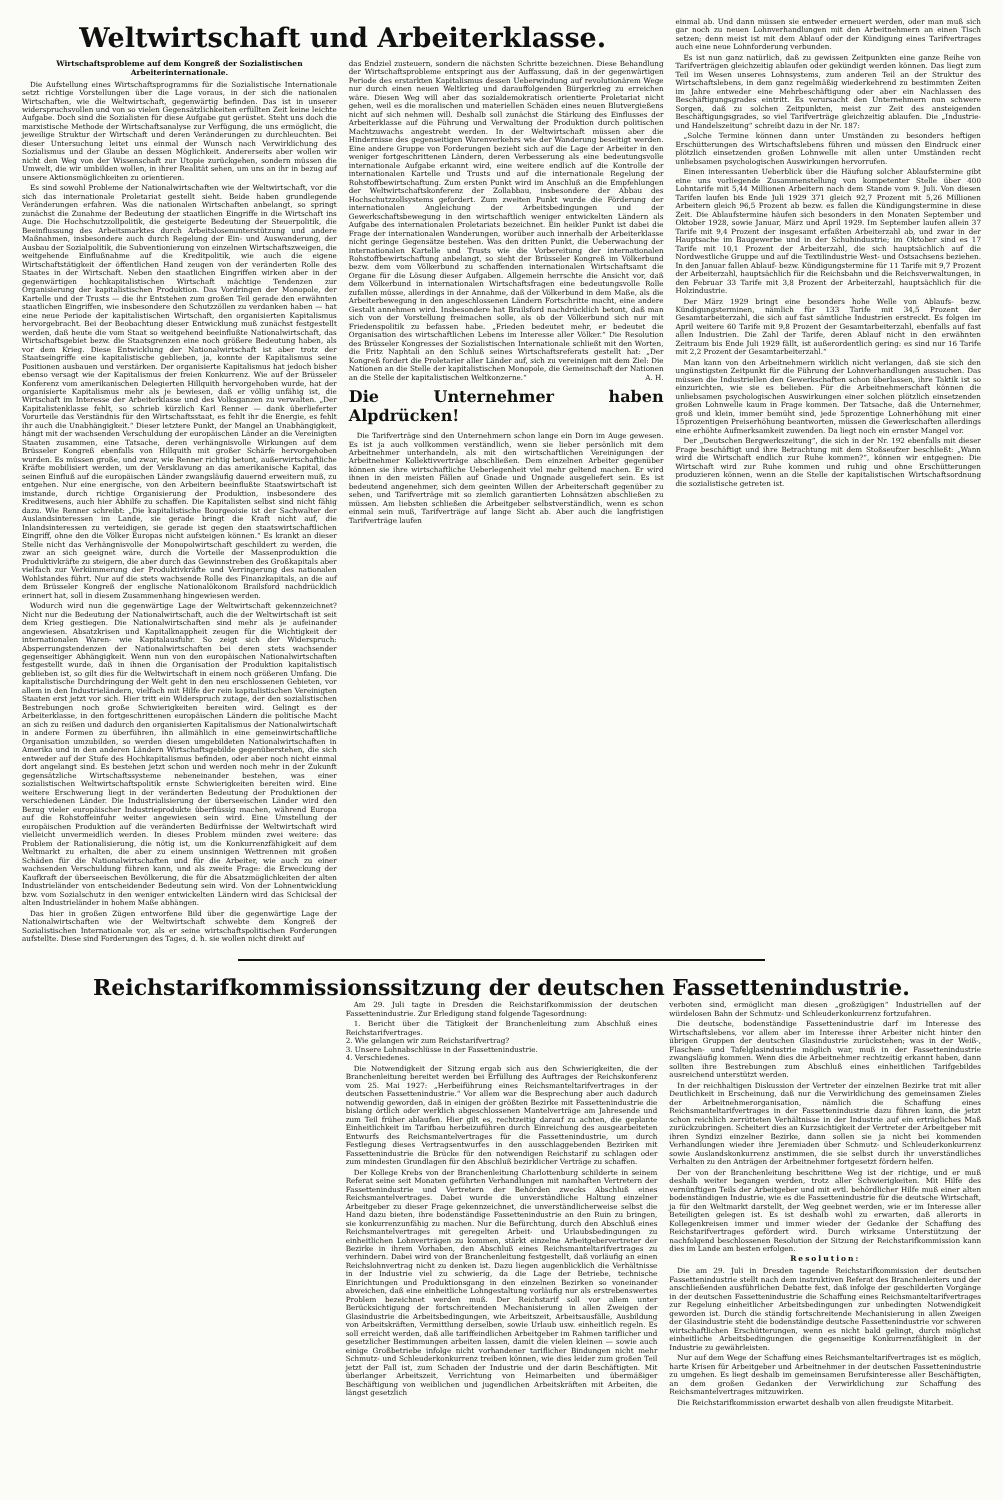Weltwirtschaft und Arbeiterklasse.
Wirtschaftsprobleme auf dem Kongreß der Sozialistischen Arbeiterinternationale.
Die Aufstellung eines Wirtschaftsprogramms für die Sozialistische Internationale setzt richtige Vorstellungen über die Lage voraus, in der sich die nationalen Wirtschaften, wie die Weltwirtschaft, gegenwärtig befinden. Das ist in unserer widerspruchsvollen und von so vielen Gegensätzlichkeiten erfüllten Zeit keine leichte Aufgabe. Doch sind die Sozialisten für diese Aufgabe gut gerüstet. Steht uns doch die marxistische Methode der Wirtschaftsanalyse zur Verfügung, die uns ermöglicht, die jeweilige Struktur der Wirtschaft und deren Veränderungen zu durchleuchten. Bei dieser Untersuchung leitet uns einmal der Wunsch nach Verwirklichung des Sozialismus und der Glaube an dessen Möglichkeit. Andererseits aber wollen wir nicht den Weg von der Wissenschaft zur Utopie zurückgehen, sondern müssen die Umwelt, die wir umbilden wollen, in ihrer Realität sehen, um uns an ihr in bezug auf unsere Aktionsmöglichkeiten zu orientieren.
Es sind sowohl Probleme der Nationalwirtschaften wie der Weltwirtschaft, vor die sich das internationale Proletariat gestellt sieht. Beide haben grundlegende Veränderungen erfahren. Was die nationalen Wirtschaften anbelangt, so springt zunächst die Zunahme der Bedeutung der staatlichen Eingriffe in die Wirtschaft ins Auge. Die Hochschutzzollpolitik, die gesteigerte Bedeutung der Steuerpolitik, die Beeinflussung des Arbeitsmarktes durch Arbeitslosenunterstützung und andere Maßnahmen, insbesondere auch durch Regelung der Ein- und Auswanderung, der Ausbau der Sozialpolitik, die Subventionierung von einzelnen Wirtschaftszweigen, die weitgehende Einflußnahme auf die Kreditpolitik, wie auch die eigene Wirtschaftstätigkeit der öffentlichen Hand zeugen von der veränderten Rolle des Staates in der Wirtschaft. Neben den staatlichen Eingriffen wirken aber in der gegenwärtigen hochkapitalistischen Wirtschaft mächtige Tendenzen zur Organisierung der kapitalistischen Produktion. Das Vordringen der Monopole, der Kartelle und der Trusts — die ihr Entstehen zum großen Teil gerade den erwähnten staatlichen Eingriffen, wie insbesondere den Schutzzöllen zu verdanken haben — hat eine neue Periode der kapitalistischen Wirtschaft, den organisierten Kapitalismus hervorgebracht. Bei der Beobachtung dieser Entwicklung muß zunächst festgestellt werden, daß heute die vom Staat so weitgehend beeinflußte Nationalwirtschaft, das Wirtschaftsgebiet bezw. die Staatsgrenzen eine noch größere Bedeutung haben, als vor dem Krieg. Diese Entwicklung der Nationalwirtschaft ist aber trotz der Staatseingriffe eine kapitalistische geblieben, ja, konnte der Kapitalismus seine Positionen ausbauen und verstärken. Der organisierte Kapitalismus hat jedoch bisher ebenso versagt wie der Kapitalismus der freien Konkurrenz. Wie auf der Brüsseler Konferenz vom amerikanischen Delegierten Hillquith hervorgehoben wurde, hat der organisierte Kapitalismus mehr als je bewiesen, daß er völlig unfähig ist, die Wirtschaft im Interesse der Arbeiterklasse und des Volksganzen zu verwalten. „Der Kapitalistenklasse fehlt, so schrieb kürzlich Karl Renner — dank überlieferter Vorurteile das Verständnis für den Wirtschaftsstaat, es fehlt ihr die Energie, es fehlt ihr auch die Unabhängigkeit.“ Dieser letztere Punkt, der Mangel an Unabhängigkeit, hängt mit der wachsenden Verschuldung der europäischen Länder an die Vereinigten Staaten zusammen, eine Tatsache, deren verhängnisvolle Wirkungen auf dem Brüsseler Kongreß ebenfalls von Hillquith mit großer Schärfe hervorgehoben wurden. Es müssen große, und zwar, wie Renner richtig betont, außerwirtschaftliche Kräfte mobilisiert werden, um der Versklavung an das amerikanische Kapital, das seinen Einfluß auf die europäischen Länder zwangsläufig dauernd erweitern muß, zu entgehen. Nur eine energische, von den Arbeitern beeinflußte Staatswirtschaft ist imstande, durch richtige Organisierung der Produktion, insbesondere des Kreditwesens, auch hier Abhilfe zu schaffen. Die Kapitalisten selbst sind nicht fähig dazu. Wie Renner schreibt: „Die kapitalistische Bourgeoisie ist der Sachwalter der Auslandsinteressen im Lande, sie gerade bringt die Kraft nicht auf, die Inlandsinteressen zu verteidigen, sie gerade ist gegen den staatswirtschaftlichen Eingriff, ohne den die Völker Europas nicht aufsteigen können.“ Es krankt an dieser Stelle nicht das Verhängnisvolle der Monopolwirtschaft geschildert zu werden, die zwar an sich geeignet wäre, durch die Vorteile der Massenproduktion die Produktivkräfte zu steigern, die aber durch das Gewinnstreben des Großkapitals aber vielfach zur Verkümmerung der Produktivkräfte und Verringerung des nationalen Wohlstandes führt. Nur auf die stets wachsende Rolle des Finanzkapitals, an die auf dem Brüsseler Kongreß der englische Nationalökonom Brailsford nachdrücklich erinnert hat, soll in diesem Zusammenhang hingewiesen werden.
Wodurch wird nun die gegenwärtige Lage der Weltwirtschaft gekennzeichnet? Nicht nur die Bedeutung der Nationalwirtschaft, auch die der Weltwirtschaft ist seit dem Krieg gestiegen. Die Nationalwirtschaften sind mehr als je aufeinander angewiesen. Absatzkrisen und Kapitalknappheit zeugen für die Wichtigkeit der internationalen Waren- wie Kapitalausfuhr. So zeigt sich der Widerspruch: Absperrungstendenzen der Nationalwirtschaften bei deren stets wachsender gegenseitiger Abhängigkeit. Wenn nun von den europäischen Nationalwirtschaften festgestellt wurde, daß in ihnen die Organisation der Produktion kapitalistisch geblieben ist, so gilt dies für die Weltwirtschaft in einem noch größeren Umfang. Die kapitalistische Durchdringung der Welt geht in den neu erschlossenen Gebieten, vor allem in den Industrieländern, vielfach mit Hilfe der rein kapitalistischen Vereinigten Staaten erst jetzt vor sich. Hier tritt ein Widerspruch zutage, der den sozialistischen Bestrebungen noch große Schwierigkeiten bereiten wird. Gelingt es der Arbeiterklasse, in den fortgeschrittenen europäischen Ländern die politische Macht an sich zu reißen und dadurch den organisierten Kapitalismus der Nationalwirtschaft in andere Formen zu überführen, ihn allmählich in eine gemeinwirtschaftliche Organisation umzubilden, so werden diesen umgebildeten Nationalwirtschaften in Amerika und in den anderen Ländern Wirtschaftsgebilde gegenüberstehen, die sich entweder auf der Stufe des Hochkapitalismus befinden, oder aber noch nicht einmal dort angelangt sind. Es bestehen jetzt schon und werden noch mehr in der Zukunft gegensätzliche Wirtschaftssysteme nebeneinander bestehen, was einer sozialistischen Weltwirtschaftspolitik ernste Schwierigkeiten bereiten wird. Eine weitere Erschwerung liegt in der veränderten Bedeutung der Produktionen der verschiedenen Länder. Die Industrialisierung der überseeischen Länder wird den Bezug vieler europäischer Industrieprodukte überflüssig machen, während Europa auf die Rohstoffeinfuhr weiter angewiesen sein wird. Eine Umstellung der europäischen Produktion auf die veränderten Bedürfnisse der Weltwirtschaft wird vielleicht unvermeidlich werden. In dieses Problem münden zwei weitere: das Problem der Rationalisierung, die nötig ist, um die Konkurrenzfähigkeit auf dem Weltmarkt zu erhalten, die aber zu einem unsinnigen Wettrennen mit großen Schäden für die Nationalwirtschaften und für die Arbeiter, wie auch zu einer wachsenden Verschuldung führen kann, und als zweite Frage: die Erweckung der Kaufkraft der überseeischen Bevölkerung, die für die Absatzmöglichkeiten der alten Industrieländer von entscheidender Bedeutung sein wird. Von der Lohnentwicklung bzw. vom Sozialschutz in den weniger entwickelten Ländern wird das Schicksal der alten Industrieländer in hohem Maße abhängen.
Das hier in großen Zügen entworfene Bild über die gegenwärtige Lage der Nationalwirtschaften wie der Weltwirtschaft schwebte dem Kongreß der Sozialistischen Internationale vor, als er seine wirtschaftspolitischen Forderungen aufstellte. Diese sind Forderungen des Tages, d. h. sie wollen nicht direkt auf
das Endziel zusteuern, sondern die nächsten Schritte bezeichnen. Diese Behandlung der Wirtschaftsprobleme entspringt aus der Auffassung, daß in der gegenwärtigen Periode des erstarkten Kapitalismus dessen Ueberwindung auf revolutionärem Wege nur durch einen neuen Weltkrieg und darauffolgenden Bürgerkrieg zu erreichen wäre. Diesen Weg will aber das sozialdemokratisch orientierte Proletariat nicht gehen, weil es die moralischen und materiellen Schäden eines neuen Blutvergießens nicht auf sich nehmen will. Deshalb soll zunächst die Stärkung des Einflusses der Arbeiterklasse auf die Führung und Verwaltung der Produktion durch politischen Machtzuwachs angestrebt werden. In der Weltwirtschaft müssen aber die Hindernisse des gegenseitigen Warenverkehrs wie der Wanderung beseitigt werden. Eine andere Gruppe von Forderungen bezieht sich auf die Lage der Arbeiter in den weniger fortgeschrittenen Ländern, deren Verbesserung als eine bedeutungsvolle internationale Aufgabe erkannt wird, eine weitere endlich auf die Kontrolle der internationalen Kartelle und Trusts und auf die internationale Regelung der Rohstoffbewirtschaftung. Zum ersten Punkt wird im Anschluß an die Empfehlungen der Weltwirtschaftskonferenz der Zollabbau, insbesondere der Abbau des Hochschutzzollsystems gefordert. Zum zweiten Punkt wurde die Förderung der internationalen Angleichung der Arbeitsbedingungen und der Gewerkschaftsbewegung in den wirtschaftlich weniger entwickelten Ländern als Aufgabe des internationalen Proletariats bezeichnet. Ein heikler Punkt ist dabei die Frage der internationalen Wanderungen, worüber auch innerhalb der Arbeiterklasse nicht geringe Gegensätze bestehen. Was den dritten Punkt, die Ueberwachung der internationalen Kartelle und Trusts wie die Vorbereitung der internationalen Rohstoffbewirtschaftung anbelangt, so sieht der Brüsseler Kongreß im Völkerbund bezw. dem vom Völkerbund zu schaffenden internationalen Wirtschaftsamt die Organe für die Lösung dieser Aufgaben. Allgemein herrschte die Ansicht vor, daß dem Völkerbund in internationalen Wirtschaftsfragen eine bedeutungsvolle Rolle zufallen müsse, allerdings in der Annahme, daß der Völkerbund in dem Maße, als die Arbeiterbewegung in den angeschlossenen Ländern Fortschritte macht, eine andere Gestalt annehmen wird. Insbesondere hat Brailsford nachdrücklich betont, daß man sich von der Vorstellung freimachen solle, als ob der Völkerbund sich nur mit Friedenspolitik zu befassen habe. „Frieden bedeutet mehr, er bedeutet die Organisation des wirtschaftlichen Lebens im Interesse aller Völker.“ Die Resolution des Brüsseler Kongresses der Sozialistischen Internationale schließt mit den Worten, die Fritz Naphtali an den Schluß seines Wirtschaftsreferats gestellt hat: „Der Kongreß fordert die Proletarier aller Länder auf, sich zu vereinigen mit dem Ziel: Die Nationen an die Stelle der kapitalistischen Monopole, die Gemeinschaft der Nationen an die Stelle der kapitalistischen Weltkonzerne.“ A. H.
Die Unternehmer haben Alpdrücken!
Die Tarifverträge sind den Unternehmern schon lange ein Dorn im Auge gewesen. Es ist ja auch vollkommen verständlich, wenn sie lieber persönlich mit dem Arbeitnehmer unterhandeln, als mit den wirtschaftlichen Vereinigungen der Arbeitnehmer Kollektivverträge abschließen. Dem einzelnen Arbeiter gegenüber können sie ihre wirtschaftliche Ueberlegenheit viel mehr geltend machen. Er wird ihnen in den meisten Fällen auf Gnade und Ungnade ausgeliefert sein. Es ist bedeutend angenehmer, sich dem geeinten Willen der Arbeiterschaft gegenüber zu sehen, und Tarifverträge mit so ziemlich garantierten Lohnsätzen abschließen zu müssen. Am liebsten schließen die Arbeitgeber selbstverständlich, wenn es schon einmal sein muß, Tarifverträge auf lange Sicht ab. Aber auch die langfristigen Tarifverträge laufen
einmal ab. Und dann müssen sie entweder erneuert werden, oder man muß sich gar noch zu neuen Lohnverhandlungen mit den Arbeitnehmern an einen Tisch setzen; denn meist ist mit dem Ablauf oder der Kündigung eines Tarifvertrages auch eine neue Lohnforderung verbunden.
Es ist nun ganz natürlich, daß zu gewissen Zeitpunkten eine ganze Reihe von Tarifverträgen gleichzeitig ablaufen oder gekündigt werden können. Das liegt zum Teil im Wesen unseres Lohnsystems, zum anderen Teil an der Struktur des Wirtschaftslebens, in dem ganz regelmäßig wiederkehrend zu bestimmten Zeiten im Jahre entweder eine Mehrbeschäftigung oder aber ein Nachlassen des Beschäftigungsgrades eintritt. Es verursacht den Unternehmern nun schwere Sorgen, daß zu solchen Zeitpunkten, meist zur Zeit des ansteigenden Beschäftigungsgrades, so viel Tarifverträge gleichzeitig ablaufen. Die „Industrie- und Handelszeitung“ schreibt dazu in der Nr. 187:
„Solche Termine können dann unter Umständen zu besonders heftigen Erschütterungen des Wirtschaftslebens führen und müssen den Eindruck einer plötzlich einsetzenden großen Lohnwelle mit allen unter Umständen recht unliebsamen psychologischen Auswirkungen hervorrufen.
Einen interessanten Ueberblick über die Häufung solcher Ablaufstermine gibt eine uns vorliegende Zusammenstellung von kompetenter Stelle über 400 Lohntarife mit 5,44 Millionen Arbeitern nach dem Stande vom 9. Juli. Von diesen Tarifen laufen bis Ende Juli 1929 371 gleich 92,7 Prozent mit 5,26 Millionen Arbeitern gleich 96,5 Prozent ab bezw. es fallen die Kündigungstermine in diese Zeit. Die Ablaufstermine häufen sich besonders in den Monaten September und Oktober 1928, sowie Januar, März und April 1929. Im September laufen allein 37 Tarife mit 9,4 Prozent der insgesamt erfaßten Arbeiterzahl ab, und zwar in der Hauptsache im Baugewerbe und in der Schuhindustrie; im Oktober sind es 17 Tarife mit 10,1 Prozent der Arbeiterzahl, die sich hauptsächlich auf die Nordwestliche Gruppe und auf die Textilindustrie West- und Ostsachsens beziehen. In den Januar fallen Ablauf- bezw. Kündigungstermine für 11 Tarife mit 9,7 Prozent der Arbeiterzahl, hauptsächlich für die Reichsbahn und die Reichsverwaltungen, in den Februar 33 Tarife mit 3,8 Prozent der Arbeiterzahl, hauptsächlich für die Holzindustrie.
Der März 1929 bringt eine besonders hohe Welle von Ablaufs- bezw. Kündigungsterminen, nämlich für 133 Tarife mit 34,5 Prozent der Gesamtarbeiterzahl, die sich auf fast sämtliche Industrien erstreckt. Es folgen im April weitere 60 Tarife mit 9,8 Prozent der Gesamtarbeiterzahl, ebenfalls auf fast allen Industrien. Die Zahl der Tarife, deren Ablauf nicht in den erwähnten Zeitraum bis Ende Juli 1929 fällt, ist außerordentlich gering: es sind nur 16 Tarife mit 2,2 Prozent der Gesamtarbeiterzahl.“
Man kann von den Arbeitnehmern wirklich nicht verlangen, daß sie sich den ungünstigsten Zeitpunkt für die Führung der Lohnverhandlungen aussuchen. Das müssen die Industriellen den Gewerkschaften schon überlassen, ihre Taktik ist so einzurichten, wie sie es belieben. Für die Arbeitnehmerschaft können die unliebsamen psychologischen Auswirkungen einer solchen plötzlich einsetzenden großen Lohnwelle kaum in Frage kommen. Der Tatsache, daß die Unternehmer, groß und klein, immer bemüht sind, jede 5prozentige Lohnerhöhung mit einer 15prozentigen Preiserhöhung beantworten, müssen die Gewerkschaften allerdings eine erhöhte Aufmerksamkeit zuwenden. Da liegt noch ein ernster Mangel vor.
Der „Deutschen Bergwerkszeitung“, die sich in der Nr. 192 ebenfalls mit dieser Frage beschäftigt und ihre Betrachtung mit dem Stoßseufzer beschließt: „Wann wird die Wirtschaft endlich zur Ruhe kommen?“, können wir entgegnen: Die Wirtschaft wird zur Ruhe kommen und ruhig und ohne Erschütterungen produzieren können, wenn an die Stelle der kapitalistischen Wirtschaftsordnung die sozialistische getreten ist.
Reichstarifkommissionssitzung der deutschen Fassettenindustrie.
Am 29. Juli tagte in Dresden die Reichstarifkommission der deutschen Fassettenindustrie. Zur Erledigung stand folgende Tagesordnung:
1. Bericht über die Tätigkeit der Branchenleitung zum Abschluß eines Reichstarifvertrages.
2. Wie gelangen wir zum Reichstarifvertrag?
3. Unsere Lohnabschlüsse in der Fassettenindustrie.
4. Verschiedenes.
Die Notwendigkeit der Sitzung ergab sich aus den Schwierigkeiten, die der Branchenleitung bereitet werden bei Erfüllung des Auftrages der Reichskonferenz vom 25. Mai 1927: „Herbeiführung eines Reichsmanteltarifvertrages in der deutschen Fassettenindustrie.“ Vor allem war die Besprechung aber auch dadurch notwendig geworden, daß in einigen der größten Bezirke mit Fassettenindustrie die bislang örtlich oder werklich abgeschlossenen Mantelverträge am Jahresende und zum Teil früher ablaufen. Hier gilt es, rechtzeitig darauf zu achten, die geplante Einheitlichkeit im Tarifbau herbeizuführen durch Einreichung des ausgearbeiteten Entwurfs des Reichsmantelvertrages für die Fassettenindustrie, um durch Festlegung dieses Vertragsentwurfes in den ausschlaggebenden Bezirken mit Fassettenindustrie die Brücke für den notwendigen Reichstarif zu schlagen oder zum mindesten Grundlagen für den Abschluß bezirklicher Verträge zu schaffen.
Der Kollege Krebs von der Branchenleitung Charlottenburg schilderte in seinem Referat seine seit Monaten geführten Verhandlungen mit namhaften Vertretern der Fassettenindustrie und Vertretern der Behörden zwecks Abschluß eines Reichsmantelvertrages. Dabei wurde die unverständliche Haltung einzelner Arbeitgeber zu dieser Frage gekennzeichnet, die unverständlicherweise selbst die Hand dazu bieten, ihre bodenständige Fassettenindustrie an den Ruin zu bringen, sie konkurrenzunfähig zu machen. Nur die Befürchtung, durch den Abschluß eines Reichsmantelvertrages mit geregelten Arbeit- und Urlaubsbedingungen zu einheitlichen Lohnverträgen zu kommen, stärkt einzelne Arbeitgebervertreter der Bezirke in ihrem Vorhaben, den Abschluß eines Reichsmanteltarifvertrages zu verhindern. Dabei wird von der Branchenleitung festgestellt, daß vorläufig an einen Reichslohnvertrag nicht zu denken ist. Dazu liegen augenblicklich die Verhältnisse in der Industrie viel zu schwierig, da die Lage der Betriebe, technische Einrichtungen und Produktionsgang in den einzelnen Bezirken so voneinander abweichen, daß eine einheitliche Lohngestaltung vorläufig nur als erstrebenswertes Problem bezeichnet werden muß. Der Reichstarif soll vor allem unter Berücksichtigung der fortschreitenden Mechanisierung in allen Zweigen der Glasindustrie die Arbeitsbedingungen, wie Arbeitszeit, Arbeitsausfälle, Ausbildung von Arbeitskräften, Vermittlung derselben, sowie Urlaub usw. einheitlich regeln. Es soll erreicht werden, daß alle tariffeindlichen Arbeitgeber im Rahmen tariflicher und gesetzlicher Bestimmungen arbeiten lassen, damit die vielen kleinen — sowie auch einige Großbetriebe infolge nicht vorhandener tariflicher Bindungen nicht mehr Schmutz- und Schleuderkonkurrenz treiben können, wie dies leider zum großen Teil jetzt der Fall ist, zum Schaden der Industrie und der darin Beschäftigten. Mit überlanger Arbeitszeit, Verrichtung von Heimarbeiten und übermäßiger Beschäftigung von weiblichen und jugendlichen Arbeitskräften mit Arbeiten, die längst gesetzlich
verboten sind, ermöglicht man diesen „großzügigen“ Industriellen auf der würdelosen Bahn der Schmutz- und Schleuderkonkurrenz fortzufahren.
Die deutsche, bodenständige Fassettenindustrie darf im Interesse des Wirtschaftslebens, vor allem aber im Interesse ihrer Arbeiter nicht hinter den übrigen Gruppen der deutschen Glasindustrie zurückstehen; was in der Weiß-, Flaschen- und Tafelglasindustrie möglich war, muß in der Fassettenindustrie zwangsläufig kommen. Wenn dies die Arbeitnehmer rechtzeitig erkannt haben, dann sollten ihre Bestrebungen zum Abschluß eines einheitlichen Tarifgebildes ausreichend unterstützt werden.
In der reichhaltigen Diskussion der Vertreter der einzelnen Bezirke trat mit aller Deutlichkeit in Erscheinung, daß nur die Verwirklichung des gemeinsamen Zieles der Arbeitnehmerorganisation, nämlich die Schaffung eines Reichsmanteltarifvertrages in der Fassettenindustrie dazu führen kann, die jetzt schon reichlich zerrütteten Verhältnisse in der Industrie auf ein erträgliches Maß zurückzubringen. Scheitert dies an Kurzsichtigkeit der Vertreter der Arbeitgeber mit ihren Syndizi einzelner Bezirke, dann sollen sie ja nicht bei kommenden Verhandlungen wieder ihre Jeremiaden über Schmutz- und Schleuderkonkurrenz sowie Auslandskonkurrenz anstimmen, die sie selbst durch ihr unverständliches Verhalten zu den Anträgen der Arbeitnehmer fortgesetzt fördern helfen.
Der von der Branchenleitung beschrittene Weg ist der richtige, und er muß deshalb weiter begangen werden, trotz aller Schwierigkeiten. Mit Hilfe des vernünftigen Teils der Arbeitgeber und mit evtl. behördlicher Hilfe muß einer alten bodenständigen Industrie, wie es die Fassettenindustrie für die deutsche Wirtschaft, ja für den Weltmarkt darstellt, der Weg geebnet werden, wie er im Interesse aller Beteiligten gelegen ist. Es ist deshalb wohl zu erwarten, daß allerorts in Kollegenkreisen immer und immer wieder der Gedanke der Schaffung des Reichstarifvertrages gefördert wird. Durch wirksame Unterstützung der nachfolgend beschlossenen Resolution der Sitzung der Reichstarifkommission kann dies im Lande am besten erfolgen.
Resolution:
Die am 29. Juli in Dresden tagende Reichstarifkommission der deutschen Fassettenindustrie stellt nach dem instruktiven Referat des Branchenleiters und der anschließenden ausführlichen Debatte fest, daß infolge der geschilderten Vorgänge in der deutschen Fassettenindustrie die Schaffung eines Reichsmanteltarifvertrages zur Regelung einheitlicher Arbeitsbedingungen zur unbedingten Notwendigkeit geworden ist. Durch die ständig fortschreitende Mechanisierung in allen Zweigen der Glasindustrie steht die bodenständige deutsche Fassettenindustrie vor schweren wirtschaftlichen Erschütterungen, wenn es nicht bald gelingt, durch möglichst einheitliche Arbeitsbedingungen die gegenseitige Konkurrenzfähigkeit in der Industrie zu gewährleisten.
Nur auf dem Wege der Schaffung eines Reichsmanteltarifvertrages ist es möglich, harte Krisen für Arbeitgeber und Arbeitnehmer in der deutschen Fassettenindustrie zu umgehen. Es liegt deshalb im gemeinsamen Berufsinteresse aller Beschäftigten, an dem großen Gedanken der Verwirklichung zur Schaffung des Reichsmantelvertrages mitzuwirken.
Die Reichstarifkommission erwartet deshalb von allen freudigste Mitarbeit.